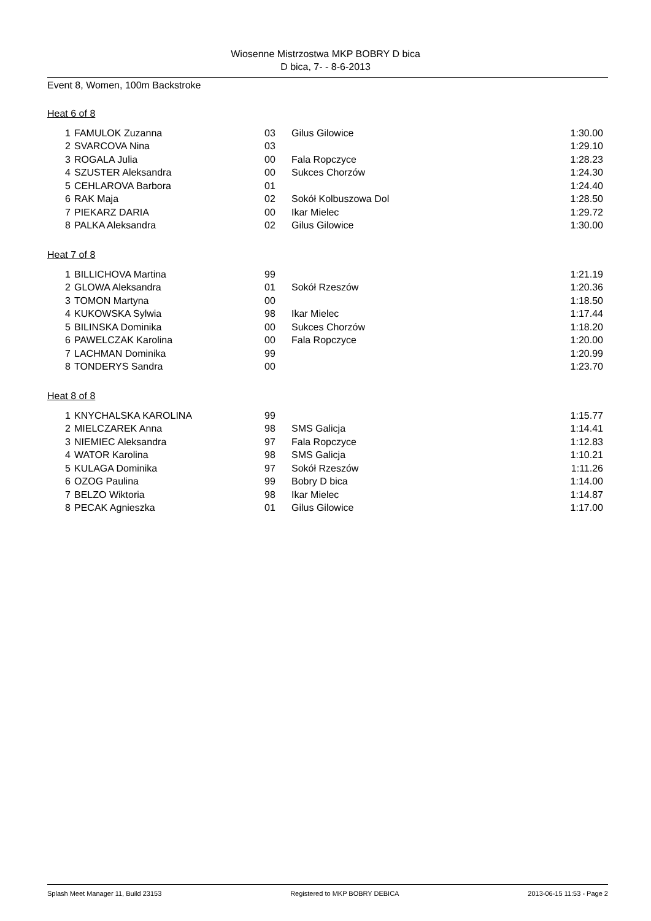Wiosenne Mistrzostwa MKP BOBRY D bica
D bica, 7- - 8-6-2013
Event 8, Women, 100m Backstroke
Heat 6 of 8
| 1 | FAMULOK Zuzanna | 03 | Gilus Gilowice | 1:30.00 |
| 2 | SVARCOVA Nina | 03 | | 1:29.10 |
| 3 | ROGALA Julia | 00 | Fala Ropczyce | 1:28.23 |
| 4 | SZUSTER Aleksandra | 00 | Sukces Chorzów | 1:24.30 |
| 5 | CEHLAROVA Barbora | 01 | | 1:24.40 |
| 6 | RAK Maja | 02 | Sokół Kolbuszowa Dol | 1:28.50 |
| 7 | PIEKARZ DARIA | 00 | Ikar Mielec | 1:29.72 |
| 8 | PALKA Aleksandra | 02 | Gilus Gilowice | 1:30.00 |
Heat 7 of 8
| 1 | BILLICHOVA Martina | 99 | | 1:21.19 |
| 2 | GLOWA Aleksandra | 01 | Sokół Rzeszów | 1:20.36 |
| 3 | TOMON Martyna | 00 | | 1:18.50 |
| 4 | KUKOWSKA Sylwia | 98 | Ikar Mielec | 1:17.44 |
| 5 | BILINSKA Dominika | 00 | Sukces Chorzów | 1:18.20 |
| 6 | PAWELCZAK Karolina | 00 | Fala Ropczyce | 1:20.00 |
| 7 | LACHMAN Dominika | 99 | | 1:20.99 |
| 8 | TONDERYS Sandra | 00 | | 1:23.70 |
Heat 8 of 8
| 1 | KNYCHALSKA KAROLINA | 99 | | 1:15.77 |
| 2 | MIELCZAREK Anna | 98 | SMS Galicja | 1:14.41 |
| 3 | NIEMIEC Aleksandra | 97 | Fala Ropczyce | 1:12.83 |
| 4 | WATOR Karolina | 98 | SMS Galicja | 1:10.21 |
| 5 | KULAGA Dominika | 97 | Sokół Rzeszów | 1:11.26 |
| 6 | OZOG Paulina | 99 | Bobry D bica | 1:14.00 |
| 7 | BELZO Wiktoria | 98 | Ikar Mielec | 1:14.87 |
| 8 | PECAK Agnieszka | 01 | Gilus Gilowice | 1:17.00 |
Splash Meet Manager 11, Build 23153 Registered to MKP BOBRY DEBICA 2013-06-15 11:53 - Page 2